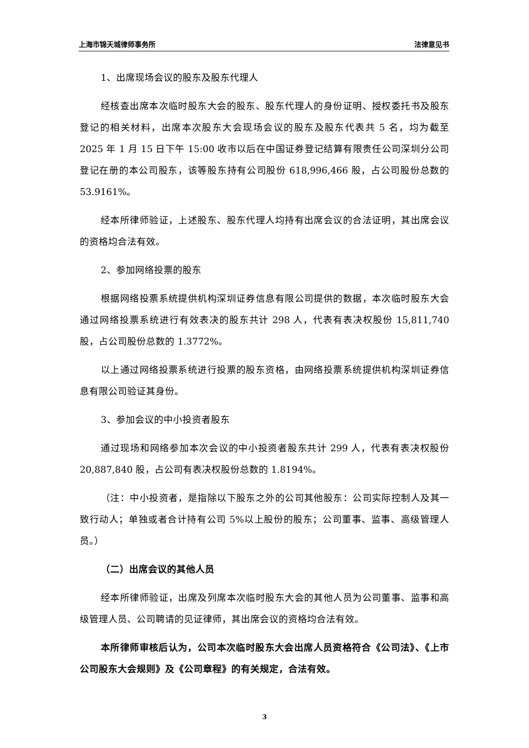上海市锦天城律师事务所 法律意见书
1、出席现场会议的股东及股东代理人
经核查出席本次临时股东大会的股东、股东代理人的身份证明、授权委托书及股东登记的相关材料，出席本次股东大会现场会议的股东及股东代表共 5 名，均为截至 2025 年 1 月 15 日下午 15:00 收市以后在中国证券登记结算有限责任公司深圳分公司登记在册的本公司股东，该等股东持有公司股份 618,996,466 股，占公司股份总数的 53.9161%。
经本所律师验证，上述股东、股东代理人均持有出席会议的合法证明，其出席会议的资格均合法有效。
2、参加网络投票的股东
根据网络投票系统提供机构深圳证券信息有限公司提供的数据，本次临时股东大会通过网络投票系统进行有效表决的股东共计 298 人，代表有表决权股份 15,811,740 股，占公司股份总数的 1.3772%。
以上通过网络投票系统进行投票的股东资格，由网络投票系统提供机构深圳证券信息有限公司验证其身份。
3、参加会议的中小投资者股东
通过现场和网络参加本次会议的中小投资者股东共计 299 人，代表有表决权股份 20,887,840 股，占公司有表决权股份总数的 1.8194%。
（注：中小投资者，是指除以下股东之外的公司其他股东：公司实际控制人及其一致行动人；单独或者合计持有公司 5%以上股份的股东；公司董事、监事、高级管理人员。）
（二）出席会议的其他人员
经本所律师验证，出席及列席本次临时股东大会的其他人员为公司董事、监事和高级管理人员、公司聘请的见证律师，其出席会议的资格均合法有效。
本所律师审核后认为，公司本次临时股东大会出席人员资格符合《公司法》、《上市公司股东大会规则》及《公司章程》的有关规定，合法有效。
3